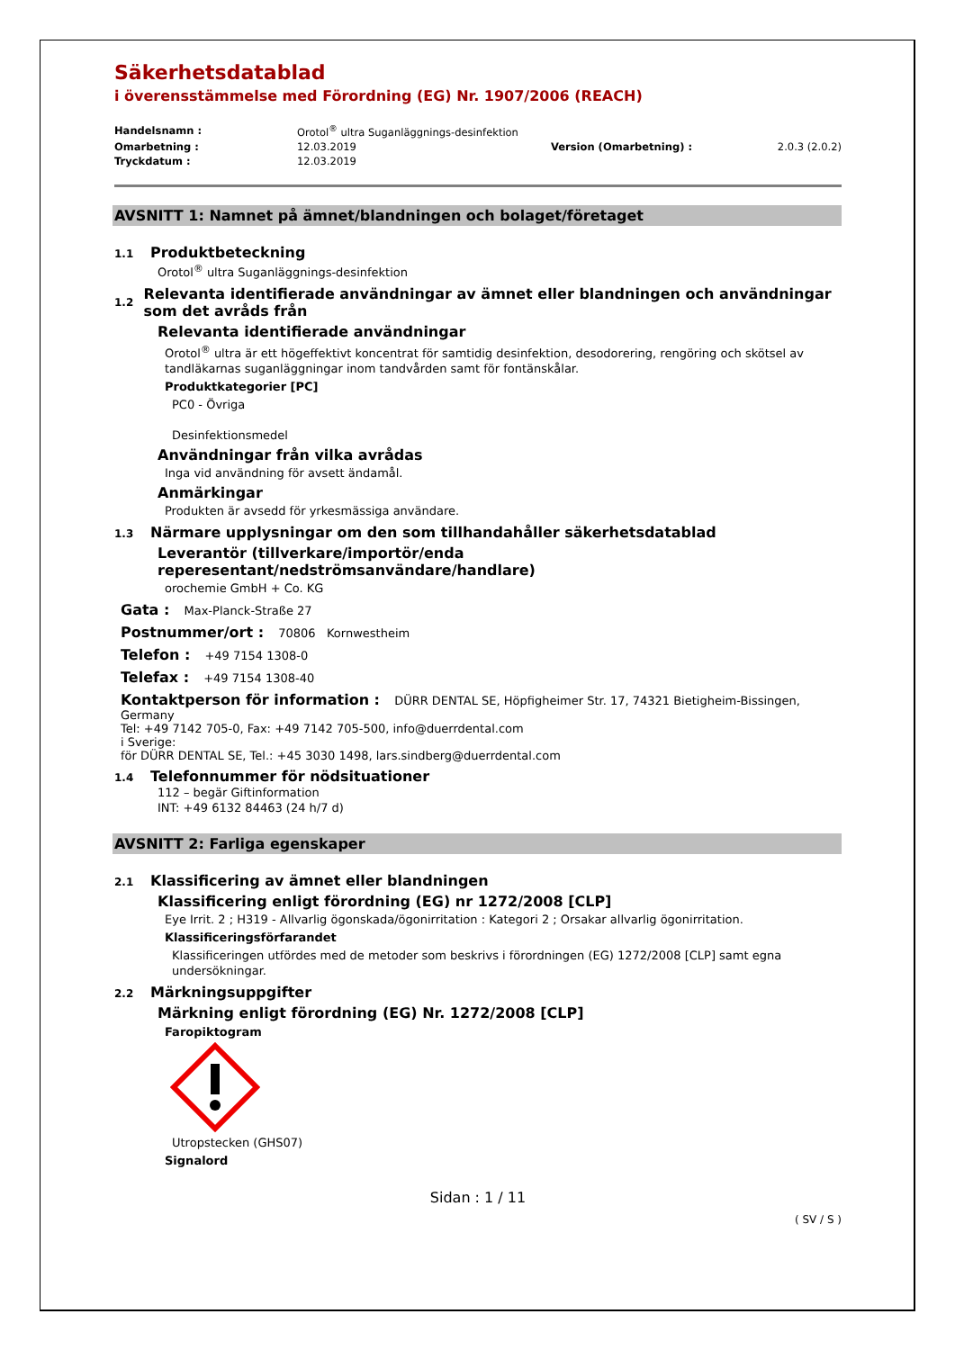Säkerhetsdatablad
i överensstämmelse med Förordning (EG) Nr. 1907/2006 (REACH)
| Handelsnamn : | Orotol<sup>®</sup> ultra Suganläggnings-desinfektion | | |
| Omarbetning : | 12.03.2019 | Version (Omarbetning) : | 2.0.3 (2.0.2) |
| Tryckdatum : | 12.03.2019 | | |
AVSNITT 1: Namnet på ämnet/blandningen och bolaget/företaget
1.1 Produktbeteckning
Orotol<sup>®</sup> ultra Suganläggnings-desinfektion
1.2 Relevanta identifierade användningar av ämnet eller blandningen och användningar som det avråds från
Relevanta identifierade användningar
Orotol<sup>®</sup> ultra är ett högeffektivt koncentrat för samtidig desinfektion, desodorering, rengöring och skötsel av tandläkarnas suganläggningar inom tandvården samt för fontänskålar.
Produktkategorier [PC]
PC0 - Övriga
Desinfektionsmedel
Användningar från vilka avrådas
Inga vid användning för avsett ändamål.
Anmärkingar
Produkten är avsedd för yrkesmässiga användare.
1.3 Närmare upplysningar om den som tillhandahåller säkerhetsdatablad
Leverantör (tillverkare/importör/enda reperesentant/nedströmsanvändare/handlare)
orochemie GmbH + Co. KG
Gata : Max-Planck-Straße 27
Postnummer/ort : 70806 Kornwestheim
Telefon : +49 7154 1308-0
Telefax : +49 7154 1308-40
Kontaktperson för information : DÜRR DENTAL SE, Höpfigheimer Str. 17, 74321 Bietigheim-Bissingen, Germany
Tel: +49 7142 705-0, Fax: +49 7142 705-500, info@duerrdental.com
i Sverige:
för DÜRR DENTAL SE, Tel.: +45 3030 1498, lars.sindberg@duerrdental.com
1.4 Telefonnummer för nödsituationer
112 – begär Giftinformation
INT: +49 6132 84463 (24 h/7 d)
AVSNITT 2: Farliga egenskaper
2.1 Klassificering av ämnet eller blandningen
Klassificering enligt förordning (EG) nr 1272/2008 [CLP]
Eye Irrit. 2 ; H319 - Allvarlig ögonskada/ögonirritation : Kategori 2 ; Orsakar allvarlig ögonirritation.
Klassificeringsförfarandet
Klassificeringen utfördes med de metoder som beskrivs i förordningen (EG) 1272/2008 [CLP] samt egna undersökningar.
2.2 Märkningsuppgifter
Märkning enligt förordning (EG) Nr. 1272/2008 [CLP]
Faropiktogram
Utropstecken (GHS07)
Signalord
Sidan : 1 / 11
( SV / S )